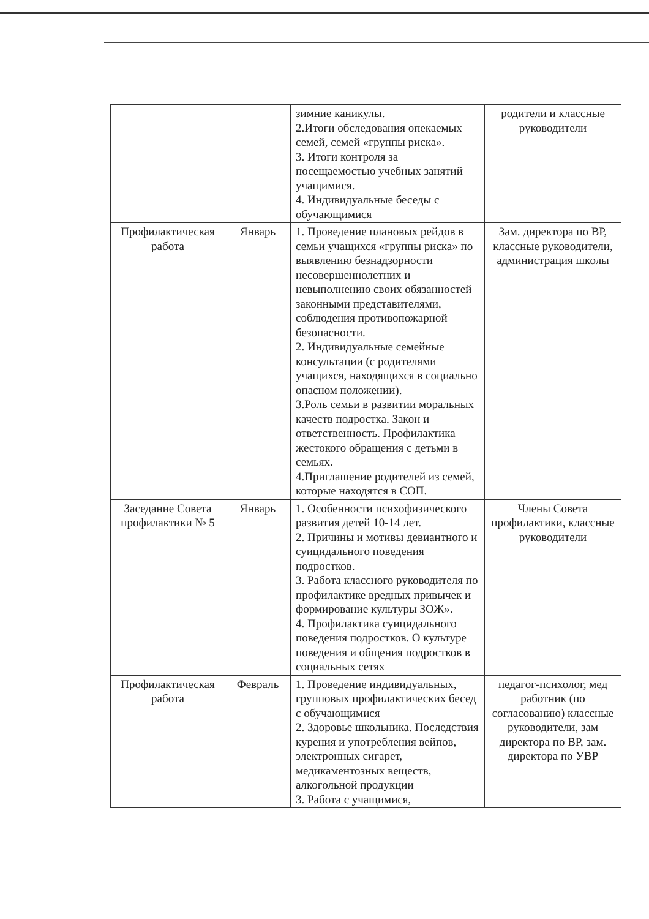| | | зимние каникулы. 2.Итоги обследования опекаемых семей, семей «группы риска». 3. Итоги контроля за посещаемостью учебных занятий учащимися. 4. Индивидуальные беседы с обучающимися | родители и классные руководители |
| Профилактическая работа | Январь | 1. Проведение плановых рейдов в семьи учащихся «группы риска» по выявлению безнадзорности несовершеннолетних и невыполнению своих обязанностей законными представителями, соблюдения противопожарной безопасности. 2. Индивидуальные семейные консультации (с родителями учащихся, находящихся в социально опасном положении). 3.Роль семьи в развитии моральных качеств подростка. Закон и ответственность. Профилактика жестокого обращения с детьми в семьях. 4.Приглашение родителей из семей, которые находятся в СОП. | Зам. директора по ВР, классные руководители, администрация школы |
| Заседание Совета профилактики № 5 | Январь | 1. Особенности психофизического развития детей 10-14 лет. 2. Причины и мотивы девиантного и суицидального поведения подростков. 3. Работа классного руководителя по профилактике вредных привычек и формирование культуры ЗОЖ». 4. Профилактика суицидального поведения подростков. О культуре поведения и общения подростков в социальных сетях | Члены Совета профилактики, классные руководители |
| Профилактическая работа | Февраль | 1. Проведение индивидуальных, групповых профилактических бесед с обучающимися 2. Здоровье школьника. Последствия курения и употребления вейпов, электронных сигарет, медикаментозных веществ, алкогольной продукции 3. Работа с учащимися, | педагог-психолог, мед работник (по согласованию) классные руководители, зам директора по ВР, зам. директора по УВР |